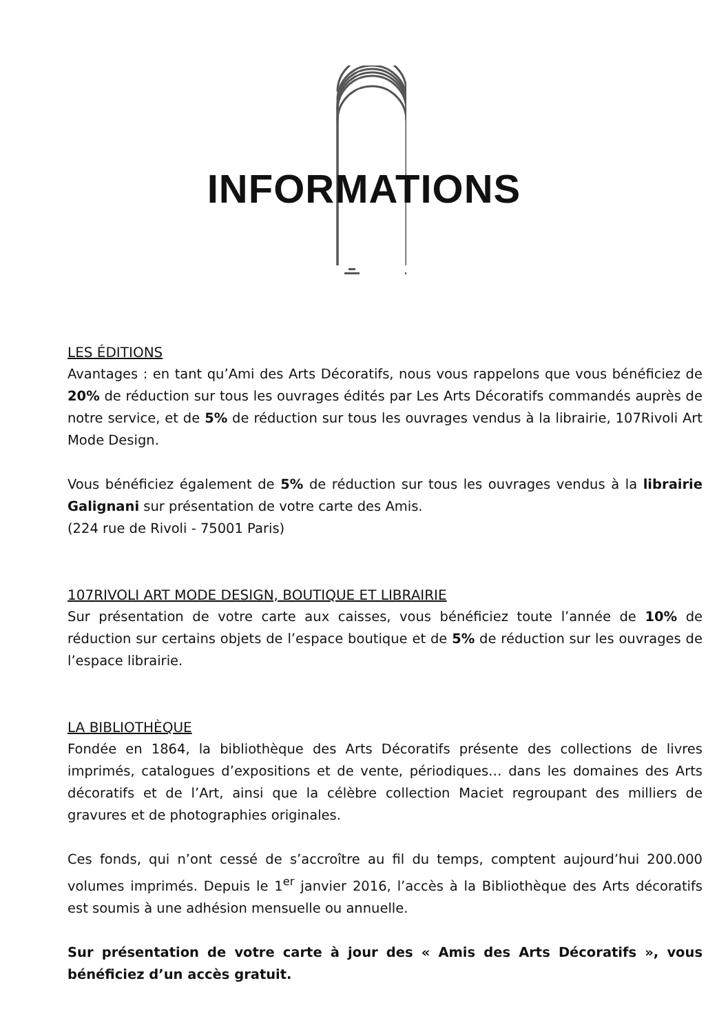INFORMATIONS
LES ÉDITIONS
Avantages : en tant qu’Ami des Arts Décoratifs, nous vous rappelons que vous bénéficiez de 20% de réduction sur tous les ouvrages édités par Les Arts Décoratifs commandés auprès de notre service, et de 5% de réduction sur tous les ouvrages vendus à la librairie, 107Rivoli Art Mode Design.
Vous bénéficiez également de 5% de réduction sur tous les ouvrages vendus à la librairie Galignani sur présentation de votre carte des Amis.
(224 rue de Rivoli - 75001 Paris)
107RIVOLI ART MODE DESIGN, BOUTIQUE ET LIBRAIRIE
Sur présentation de votre carte aux caisses, vous bénéficiez toute l’année de 10% de réduction sur certains objets de l’espace boutique et de 5% de réduction sur les ouvrages de l’espace librairie.
LA BIBLIOTHÈQUE
Fondée en 1864, la bibliothèque des Arts Décoratifs présente des collections de livres imprimés, catalogues d’expositions et de vente, périodiques… dans les domaines des Arts décoratifs et de l’Art, ainsi que la célèbre collection Maciet regroupant des milliers de gravures et de photographies originales.
Ces fonds, qui n’ont cessé de s’accroître au fil du temps, comptent aujourd’hui 200.000 volumes imprimés. Depuis le 1<sup>er</sup> janvier 2016, l’accès à la Bibliothèque des Arts décoratifs est soumis à une adhésion mensuelle ou annuelle.
Sur présentation de votre carte à jour des « Amis des Arts Décoratifs », vous bénéficiez d’un accès gratuit.